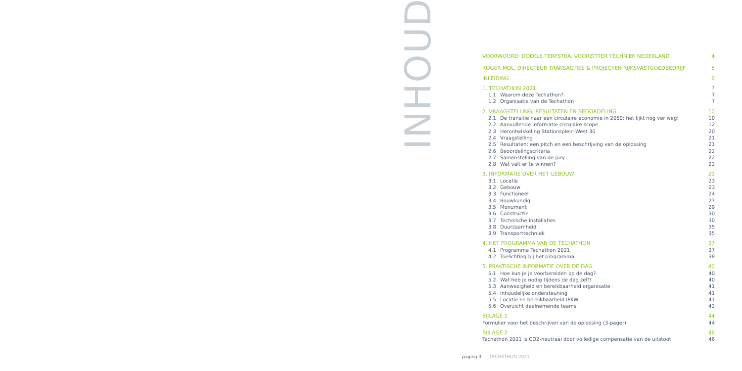INHOUD
VOORWOORD: DOEKLE TERPSTRA, VOORZITTER TECHNIEK NEDERLAND 4
ROGER MOL, DIRECTEUR TRANSACTIES & PROJECTEN RIJKSVASTGOEDBEDRIJF 5
INLEIDING 6
1. TECHATHON 2021 7
1.1 Waarom deze Techathon? 7
1.2 Organisatie van de Techathon 7
2. VRAAGSTELLING, RESULTATEN EN BEOORDELING 10
2.1 De transitie naar een circulaire economie in 2050: het lijkt nog ver weg! 10
2.2 Aanvullende informatie circulaire scope 12
2.3 Herontwikkeling Stationsplein-West 30 20
2.4 Vraagstelling 21
2.5 Resultaten: een pitch en een beschrijving van de oplossing 21
2.6 Beoordelingscriteria 22
2.7 Samenstelling van de jury 22
2.8 Wat valt er te winnen? 22
3. INFORMATIE OVER HET GEBOUW 23
3.1 Locatie 23
3.2 Gebouw 23
3.3 Functioneel 24
3.4 Bouwkundig 27
3.5 Monument 29
3.6 Constructie 30
3.7 Technische installaties 30
3.8 Duurzaamheid 35
3.9 Transporttechniek 35
4. HET PROGRAMMA VAN DE TECHATHON 37
4.1 Programma Techathon 2021 37
4.2 Toelichting bij het programma 38
5. PRAKTISCHE INFORMATIE OVER DE DAG 40
5.1 Hoe kun je je voorbereiden op de dag? 40
5.2 Wat heb je nodig tijdens de dag zelf? 40
5.3 Aanwezigheid en bereikbaarheid organisatie 41
5.4 Inhoudelijke ondersteuning 41
5.5 Locatie en bereikbaarheid IPKW 41
5.6 Overzicht deelnemende teams 42
BIJLAGE 1 44
Formulier voor het beschrijven van de oplossing (3-pager) 44
BIJLAGE 2 46
Techathon 2021 is CO2-neutraal door volledige compensatie van de uitstoot 46
pagina 3 TECHATHON 2021